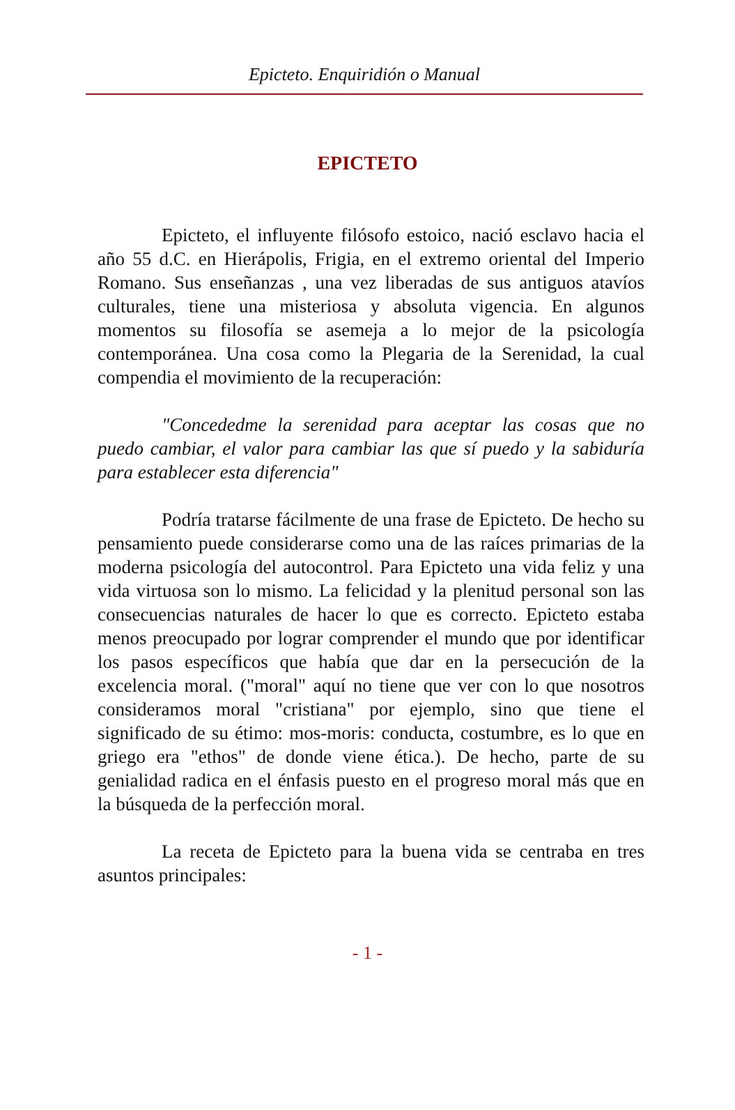Epicteto. Enquiridión o Manual
EPICTETO
Epicteto, el influyente filósofo estoico, nació esclavo hacia el año 55 d.C. en Hierápolis, Frigia, en el extremo oriental del Imperio Romano. Sus enseñanzas , una vez liberadas de sus antiguos atavíos culturales, tiene una misteriosa y absoluta vigencia. En algunos momentos su filosofía se asemeja a lo mejor de la psicología contemporánea. Una cosa como la Plegaria de la Serenidad, la cual compendia el movimiento de la recuperación:
"Concededme la serenidad para aceptar las cosas que no puedo cambiar, el valor para cambiar las que sí puedo y la sabiduría para establecer esta diferencia"
Podría tratarse fácilmente de una frase de Epicteto. De hecho su pensamiento puede considerarse como una de las raíces primarias de la moderna psicología del autocontrol. Para Epicteto una vida feliz y una vida virtuosa son lo mismo. La felicidad y la plenitud personal son las consecuencias naturales de hacer lo que es correcto. Epicteto estaba menos preocupado por lograr comprender el mundo que por identificar los pasos específicos que había que dar en la persecución de la excelencia moral. ("moral" aquí no tiene que ver con lo que nosotros consideramos moral "cristiana" por ejemplo, sino que tiene el significado de su étimo: mos-moris: conducta, costumbre, es lo que en griego era "ethos" de donde viene ética.). De hecho, parte de su genialidad radica en el énfasis puesto en el progreso moral más que en la búsqueda de la perfección moral.
La receta de Epicteto para la buena vida se centraba en tres asuntos principales:
- 1 -